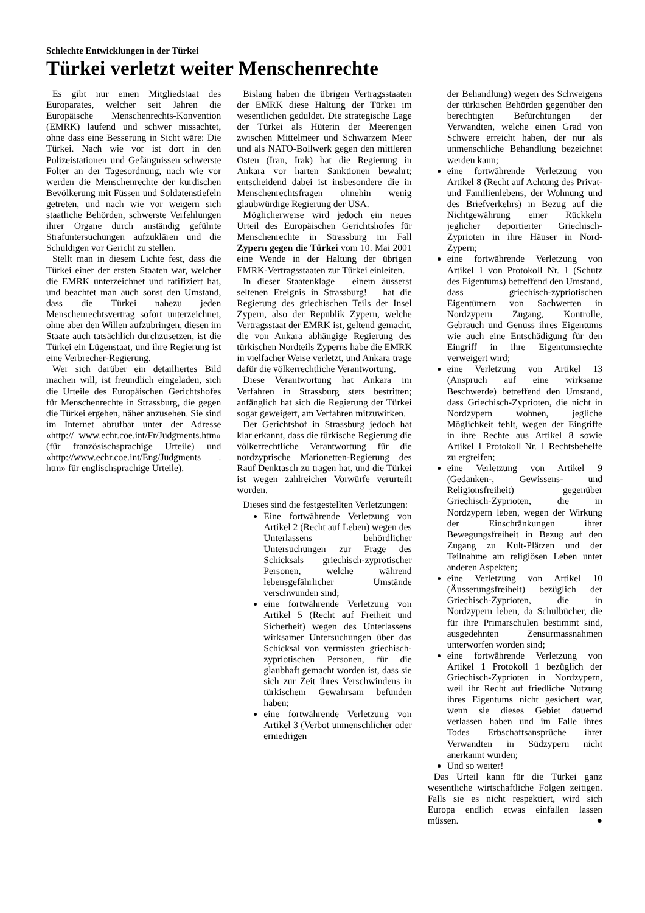Schlechte Entwicklungen in der Türkei
Türkei verletzt weiter Menschenrechte
Es gibt nur einen Mitgliedstaat des Europarates, welcher seit Jahren die Europäische Menschenrechts-Konvention (EMRK) laufend und schwer missachtet, ohne dass eine Besserung in Sicht wäre: Die Türkei. Nach wie vor ist dort in den Polizeistationen und Gefängnissen schwerste Folter an der Tagesordnung, nach wie vor werden die Menschenrechte der kurdischen Bevölkerung mit Füssen und Soldatenstiefeln getreten, und nach wie vor weigern sich staatliche Behörden, schwerste Verfehlungen ihrer Organe durch anständig geführte Strafuntersuchungen aufzuklären und die Schuldigen vor Gericht zu stellen.
Stellt man in diesem Lichte fest, dass die Türkei einer der ersten Staaten war, welcher die EMRK unterzeichnet und ratifiziert hat, und beachtet man auch sonst den Umstand, dass die Türkei nahezu jeden Menschenrechtsvertrag sofort unterzeichnet, ohne aber den Willen aufzubringen, diesen im Staate auch tatsächlich durchzusetzen, ist die Türkei ein Lügenstaat, und ihre Regierung ist eine Verbrecher-Regierung.
Wer sich darüber ein detailliertes Bild machen will, ist freundlich eingeladen, sich die Urteile des Europäischen Gerichtshofes für Menschenrechte in Strassburg, die gegen die Türkei ergehen, näher anzusehen. Sie sind im Internet abrufbar unter der Adresse «http:// www.echr.coe.int/Fr/Judgments.htm» (für französischsprachige Urteile) und «http://www.echr.coe.int/Eng/Judgments . htm» für englischsprachige Urteile).
Bislang haben die übrigen Vertragsstaaten der EMRK diese Haltung der Türkei im wesentlichen geduldet. Die strategische Lage der Türkei als Hüterin der Meerengen zwischen Mittelmeer und Schwarzem Meer und als NATO-Bollwerk gegen den mittleren Osten (Iran, Irak) hat die Regierung in Ankara vor harten Sanktionen bewahrt; entscheidend dabei ist insbesondere die in Menschenrechtsfragen ohnehin wenig glaubwürdige Regierung der USA.
Möglicherweise wird jedoch ein neues Urteil des Europäischen Gerichtshofes für Menschenrechte in Strassburg im Fall Zypern gegen die Türkei vom 10. Mai 2001 eine Wende in der Haltung der übrigen EMRK-Vertragsstaaten zur Türkei einleiten.
In dieser Staatenklage – einem äusserst seltenen Ereignis in Strassburg! – hat die Regierung des griechischen Teils der Insel Zypern, also der Republik Zypern, welche Vertragsstaat der EMRK ist, geltend gemacht, die von Ankara abhängige Regierung des türkischen Nordteils Zyperns habe die EMRK in vielfacher Weise verletzt, und Ankara trage dafür die völkerrechtliche Verantwortung.
Diese Verantwortung hat Ankara im Verfahren in Strassburg stets bestritten; anfänglich hat sich die Regierung der Türkei sogar geweigert, am Verfahren mitzuwirken.
Der Gerichtshof in Strassburg jedoch hat klar erkannt, dass die türkische Regierung die völkerrechtliche Verantwortung für die nordzyprische Marionetten-Regierung des Rauf Denktasch zu tragen hat, und die Türkei ist wegen zahlreicher Vorwürfe verurteilt worden.
Dieses sind die festgestellten Verletzungen:
Eine fortwährende Verletzung von Artikel 2 (Recht auf Leben) wegen des Unterlassens behördlicher Untersuchungen zur Frage des Schicksals griechisch-zyprotischer Personen, welche während lebensgefährlicher Umstände verschwunden sind;
eine fortwährende Verletzung von Artikel 5 (Recht auf Freiheit und Sicherheit) wegen des Unterlassens wirksamer Untersuchungen über das Schicksal von vermissten griechisch-zypriotischen Personen, für die glaubhaft gemacht worden ist, dass sie sich zur Zeit ihres Verschwindens in türkischem Gewahrsam befunden haben;
eine fortwährende Verletzung von Artikel 3 (Verbot unmenschlicher oder erniedrigen
der Behandlung) wegen des Schweigens der türkischen Behörden gegenüber den berechtigten Befürchtungen der Verwandten, welche einen Grad von Schwere erreicht haben, der nur als unmenschliche Behandlung bezeichnet werden kann;
eine fortwährende Verletzung von Artikel 8 (Recht auf Achtung des Privat- und Familienlebens, der Wohnung und des Briefverkehrs) in Bezug auf die Nichtgewährung einer Rückkehr jeglicher deportierter Griechisch-Zyprioten in ihre Häuser in Nord-Zypern;
eine fortwährende Verletzung von Artikel 1 von Protokoll Nr. 1 (Schutz des Eigentums) betreffend den Umstand, dass griechisch-zypriotischen Eigentümern von Sachwerten in Nordzypern Zugang, Kontrolle, Gebrauch und Genuss ihres Eigentums wie auch eine Entschädigung für den Eingriff in ihre Eigentumsrechte verweigert wird;
eine Verletzung von Artikel 13 (Anspruch auf eine wirksame Beschwerde) betreffend den Umstand, dass Griechisch-Zyprioten, die nicht in Nordzypern wohnen, jegliche Möglichkeit fehlt, wegen der Eingriffe in ihre Rechte aus Artikel 8 sowie Artikel 1 Protokoll Nr. 1 Rechtsbehelfe zu ergreifen;
eine Verletzung von Artikel 9 (Gedanken-, Gewissens- und Religionsfreiheit) gegenüber Griechisch-Zyprioten, die in Nordzypern leben, wegen der Wirkung der Einschränkungen ihrer Bewegungsfreiheit in Bezug auf den Zugang zu Kult-Plätzen und der Teilnahme am religiösen Leben unter anderen Aspekten;
eine Verletzung von Artikel 10 (Äusserungsfreiheit) bezüglich der Griechisch-Zyprioten, die in Nordzypern leben, da Schulbücher, die für ihre Primarschulen bestimmt sind, ausgedehnten Zensurmassnahmen unterworfen worden sind;
eine fortwährende Verletzung von Artikel 1 Protokoll 1 bezüglich der Griechisch-Zyprioten in Nordzypern, weil ihr Recht auf friedliche Nutzung ihres Eigentums nicht gesichert war, wenn sie dieses Gebiet dauernd verlassen haben und im Falle ihres Todes Erbschaftsansprüche ihrer Verwandten in Südzypern nicht anerkannt wurden;
Und so weiter!
Das Urteil kann für die Türkei ganz wesentliche wirtschaftliche Folgen zeitigen. Falls sie es nicht respektiert, wird sich Europa endlich etwas einfallen lassen müssen. ●